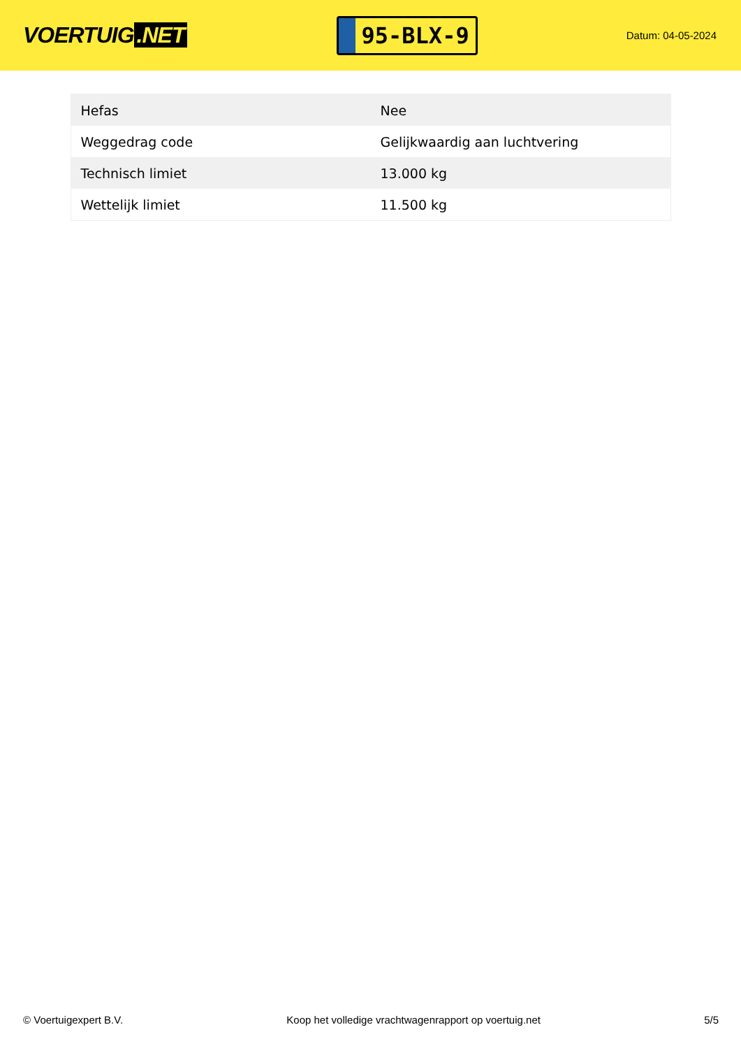VOERTUIG.NET
95-BLX-9
Datum: 04-05-2024
| Hefas | Nee |
| Weggedrag code | Gelijkwaardig aan luchtvering |
| Technisch limiet | 13.000 kg |
| Wettelijk limiet | 11.500 kg |
© Voertuigexpert B.V. Koop het volledige vrachtwagenrapport op voertuig.net 5/5